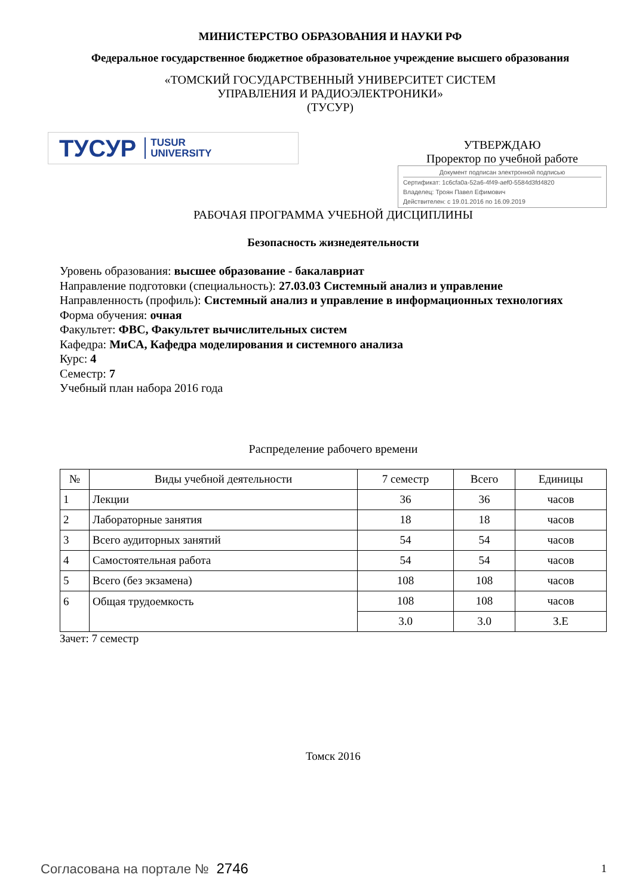МИНИСТЕРСТВО ОБРАЗОВАНИЯ И НАУКИ РФ
Федеральное государственное бюджетное образовательное учреждение высшего образования
«ТОМСКИЙ ГОСУДАРСТВЕННЫЙ УНИВЕРСИТЕТ СИСТЕМ
УПРАВЛЕНИЯ И РАДИОЭЛЕКТРОНИКИ»
(ТУСУР)
ТУСУР TUSUR
UNIVERSITY
УТВЕРЖДАЮ
Проректор по учебной работе
Документ подписан электронной подписью
Сертификат: 1c6cfa0a-52a6-4f49-aef0-5584d3fd4820
Владелец: Троян Павел Ефимович
Действителен: с 19.01.2016 по 16.09.2019
РАБОЧАЯ ПРОГРАММА УЧЕБНОЙ ДИСЦИПЛИНЫ
Безопасность жизнедеятельности
Уровень образования: высшее образование - бакалавриат
Направление подготовки (специальность): 27.03.03 Системный анализ и управление
Направленность (профиль): Системный анализ и управление в информационных технологиях
Форма обучения: очная
Факультет: ФВС, Факультет вычислительных систем
Кафедра: МиСА, Кафедра моделирования и системного анализа
Курс: 4
Семестр: 7
Учебный план набора 2016 года
Распределение рабочего времени
| № | Виды учебной деятельности | 7 семестр | Всего | Единицы |
| --- | --- | --- | --- | --- |
| 1 | Лекции | 36 | 36 | часов |
| 2 | Лабораторные занятия | 18 | 18 | часов |
| 3 | Всего аудиторных занятий | 54 | 54 | часов |
| 4 | Самостоятельная работа | 54 | 54 | часов |
| 5 | Всего (без экзамена) | 108 | 108 | часов |
| 6 | Общая трудоемкость | 108 | 108 | часов |
| | | 3.0 | 3.0 | З.Е |
Зачет: 7 семестр
Томск 2016
Согласована на портале № 2746 1